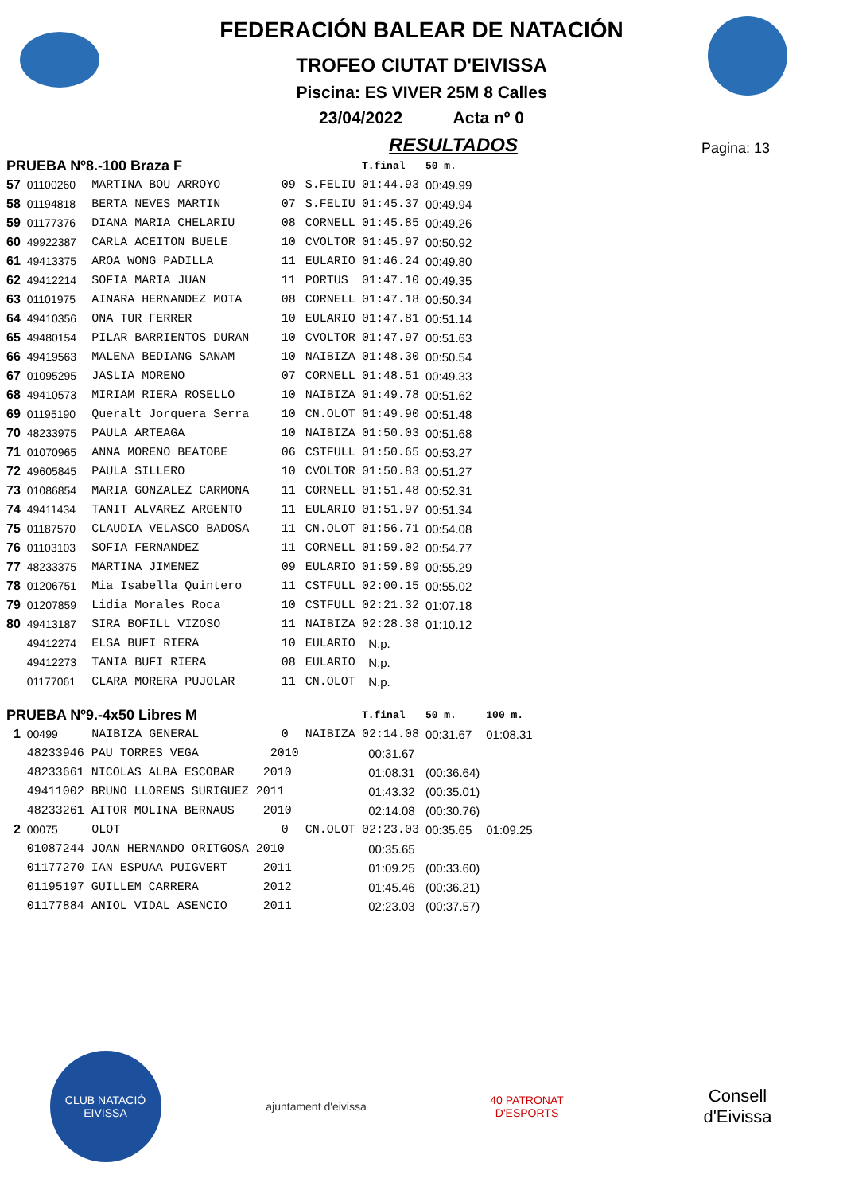FEDERACIÓN BALEAR DE NATACIÓN
TROFEO CIUTAT D'EIVISSA
Piscina: ES VIVER 25M 8 Calles
23/04/2022 Acta nº 0
RESULTADOS
Pagina: 13
| PRUEBA Nº8.-100 Braza F | | | | | T.final | 50 m. | |
| 57 | 01100260 | MARTINA BOU ARROYO | 09 | S.FELIU | 01:44.93 | 00:49.99 | |
| 58 | 01194818 | BERTA NEVES MARTIN | 07 | S.FELIU | 01:45.37 | 00:49.94 | |
| 59 | 01177376 | DIANA MARIA CHELARIU | 08 | CORNELL | 01:45.85 | 00:49.26 | |
| 60 | 49922387 | CARLA ACEITON BUELE | 10 | CVOLTOR | 01:45.97 | 00:50.92 | |
| 61 | 49413375 | AROA WONG PADILLA | 11 | EULARIO | 01:46.24 | 00:49.80 | |
| 62 | 49412214 | SOFIA MARIA JUAN | 11 | PORTUS | 01:47.10 | 00:49.35 | |
| 63 | 01101975 | AINARA HERNANDEZ MOTA | 08 | CORNELL | 01:47.18 | 00:50.34 | |
| 64 | 49410356 | ONA TUR FERRER | 10 | EULARIO | 01:47.81 | 00:51.14 | |
| 65 | 49480154 | PILAR BARRIENTOS DURAN | 10 | CVOLTOR | 01:47.97 | 00:51.63 | |
| 66 | 49419563 | MALENA BEDIANG SANAM | 10 | NAIBIZA | 01:48.30 | 00:50.54 | |
| 67 | 01095295 | JASLIA MORENO | 07 | CORNELL | 01:48.51 | 00:49.33 | |
| 68 | 49410573 | MIRIAM RIERA ROSELLO | 10 | NAIBIZA | 01:49.78 | 00:51.62 | |
| 69 | 01195190 | Queralt Jorquera Serra | 10 | CN.OLOT | 01:49.90 | 00:51.48 | |
| 70 | 48233975 | PAULA ARTEAGA | 10 | NAIBIZA | 01:50.03 | 00:51.68 | |
| 71 | 01070965 | ANNA MORENO BEATOBE | 06 | CSTFULL | 01:50.65 | 00:53.27 | |
| 72 | 49605845 | PAULA SILLERO | 10 | CVOLTOR | 01:50.83 | 00:51.27 | |
| 73 | 01086854 | MARIA GONZALEZ CARMONA | 11 | CORNELL | 01:51.48 | 00:52.31 | |
| 74 | 49411434 | TANIT ALVAREZ ARGENTO | 11 | EULARIO | 01:51.97 | 00:51.34 | |
| 75 | 01187570 | CLAUDIA VELASCO BADOSA | 11 | CN.OLOT | 01:56.71 | 00:54.08 | |
| 76 | 01103103 | SOFIA FERNANDEZ | 11 | CORNELL | 01:59.02 | 00:54.77 | |
| 77 | 48233375 | MARTINA JIMENEZ | 09 | EULARIO | 01:59.89 | 00:55.29 | |
| 78 | 01206751 | Mia Isabella Quintero | 11 | CSTFULL | 02:00.15 | 00:55.02 | |
| 79 | 01207859 | Lidia Morales Roca | 10 | CSTFULL | 02:21.32 | 01:07.18 | |
| 80 | 49413187 | SIRA BOFILL VIZOSO | 11 | NAIBIZA | 02:28.38 | 01:10.12 | |
| | 49412274 | ELSA BUFI RIERA | 10 | EULARIO | N.p. | | |
| | 49412273 | TANIA BUFI RIERA | 08 | EULARIO | N.p. | | |
| | 01177061 | CLARA MORERA PUJOLAR | 11 | CN.OLOT | N.p. | | |
| PRUEBA Nº9.-4x50 Libres M | | | | | T.final | 50 m. | 100 m. |
| 1 | 00499 | NAIBIZA GENERAL | 0 | NAIBIZA | 02:14.08 | 00:31.67 | 01:08.31 |
| | 48233946 PAU TORRES VEGA 2010 | | | | 00:31.67 | | |
| | 48233661 NICOLAS ALBA ESCOBAR 2010 | | | | 01:08.31 | (00:36.64) | |
| | 49411002 BRUNO LLORENS SURIGUEZ 2011 | | | | 01:43.32 | (00:35.01) | |
| | 48233261 AITOR MOLINA BERNAUS 2010 | | | | 02:14.08 | (00:30.76) | |
| 2 | 00075 | OLOT | 0 | CN.OLOT | 02:23.03 | 00:35.65 | 01:09.25 |
| | 01087244 JOAN HERNANDO ORITGOSA 2010 | | | | 00:35.65 | | |
| | 01177270 IAN ESPUAA PUIGVERT 2011 | | | | 01:09.25 | (00:33.60) | |
| | 01195197 GUILLEM CARRERA 2012 | | | | 01:45.46 | (00:36.21) | |
| | 01177884 ANIOL VIDAL ASENCIO 2011 | | | | 02:23.03 | (00:37.57) | |
CLUB NATACIÓ EIVISSA
ajuntament d'eivissa
40 PATRONAT D'ESPORTS
Consell d'Eivissa